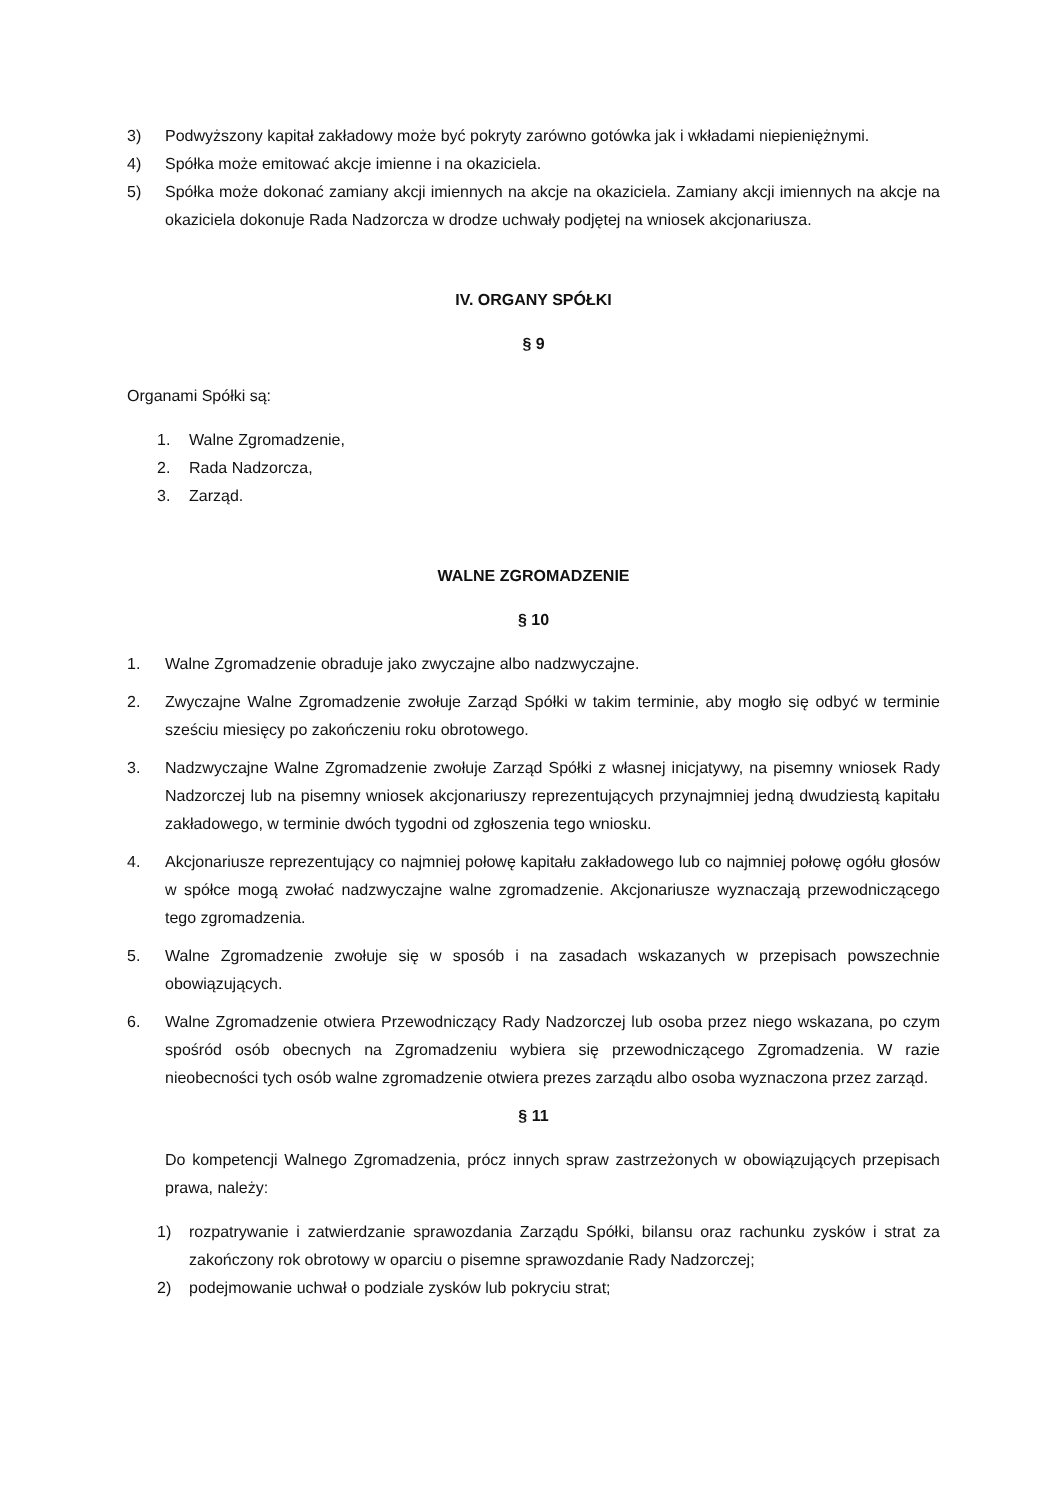3) Podwyższony kapitał zakładowy może być pokryty zarówno gotówka jak i wkładami niepieniężnymi.
4) Spółka może emitować akcje imienne i na okaziciela.
5) Spółka może dokonać zamiany akcji imiennych na akcje na okaziciela. Zamiany akcji imiennych na akcje na okaziciela dokonuje Rada Nadzorcza w drodze uchwały podjętej na wniosek akcjonariusza.
IV. ORGANY SPÓŁKI
§ 9
Organami Spółki są:
1. Walne Zgromadzenie,
2. Rada Nadzorcza,
3. Zarząd.
WALNE ZGROMADZENIE
§ 10
1. Walne Zgromadzenie obraduje jako zwyczajne albo nadzwyczajne.
2. Zwyczajne Walne Zgromadzenie zwołuje Zarząd Spółki w takim terminie, aby mogło się odbyć w terminie sześciu miesięcy po zakończeniu roku obrotowego.
3. Nadzwyczajne Walne Zgromadzenie zwołuje Zarząd Spółki z własnej inicjatywy, na pisemny wniosek Rady Nadzorczej lub na pisemny wniosek akcjonariuszy reprezentujących przynajmniej jedną dwudziestą kapitału zakładowego, w terminie dwóch tygodni od zgłoszenia tego wniosku.
4. Akcjonariusze reprezentujący co najmniej połowę kapitału zakładowego lub co najmniej połowę ogółu głosów w spółce mogą zwołać nadzwyczajne walne zgromadzenie. Akcjonariusze wyznaczają przewodniczącego tego zgromadzenia.
5. Walne Zgromadzenie zwołuje się w sposób i na zasadach wskazanych w przepisach powszechnie obowiązujących.
6. Walne Zgromadzenie otwiera Przewodniczący Rady Nadzorczej lub osoba przez niego wskazana, po czym spośród osób obecnych na Zgromadzeniu wybiera się przewodniczącego Zgromadzenia. W razie nieobecności tych osób walne zgromadzenie otwiera prezes zarządu albo osoba wyznaczona przez zarząd.
§ 11
Do kompetencji Walnego Zgromadzenia, prócz innych spraw zastrzeżonych w obowiązujących przepisach prawa, należy:
1) rozpatrywanie i zatwierdzanie sprawozdania Zarządu Spółki, bilansu oraz rachunku zysków i strat za zakończony rok obrotowy w oparciu o pisemne sprawozdanie Rady Nadzorczej;
2) podejmowanie uchwał o podziale zysków lub pokryciu strat;